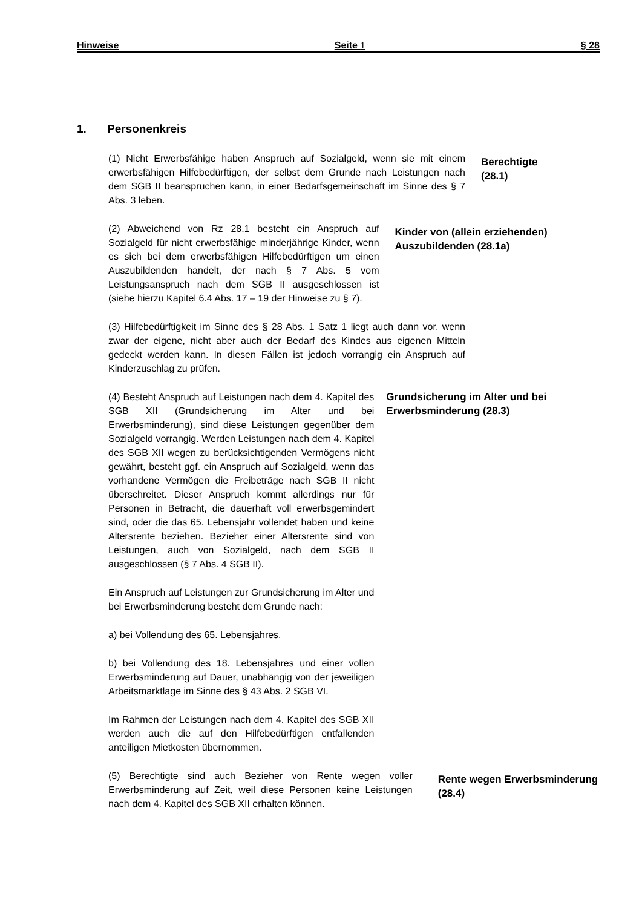Hinweise Seite 1 § 28
1. Personenkreis
(1) Nicht Erwerbsfähige haben Anspruch auf Sozialgeld, wenn sie mit einem erwerbsfähigen Hilfebedürftigen, der selbst dem Grunde nach Leistungen nach dem SGB II beanspruchen kann, in einer Bedarfsgemeinschaft im Sinne des § 7 Abs. 3 leben.
Berechtigte
(28.1)
(2) Abweichend von Rz 28.1 besteht ein Anspruch auf Sozialgeld für nicht erwerbsfähige minderjährige Kinder, wenn es sich bei dem erwerbsfähigen Hilfebedürftigen um einen Auszubildenden handelt, der nach § 7 Abs. 5 vom Leistungsanspruch nach dem SGB II ausgeschlossen ist (siehe hierzu Kapitel 6.4 Abs. 17 – 19 der Hinweise zu § 7).
Kinder von (allein erziehenden) Auszubildenden (28.1a)
(3) Hilfebedürftigkeit im Sinne des § 28 Abs. 1 Satz 1 liegt auch dann vor, wenn zwar der eigene, nicht aber auch der Bedarf des Kindes aus eigenen Mitteln gedeckt werden kann. In diesen Fällen ist jedoch vorrangig ein Anspruch auf Kinderzuschlag zu prüfen.
(4) Besteht Anspruch auf Leistungen nach dem 4. Kapitel des SGB XII (Grundsicherung im Alter und bei Erwerbsminderung), sind diese Leistungen gegenüber dem Sozialgeld vorrangig. Werden Leistungen nach dem 4. Kapitel des SGB XII wegen zu berücksichtigenden Vermögens nicht gewährt, besteht ggf. ein Anspruch auf Sozialgeld, wenn das vorhandene Vermögen die Freibeträge nach SGB II nicht überschreitet. Dieser Anspruch kommt allerdings nur für Personen in Betracht, die dauerhaft voll erwerbsgemindert sind, oder die das 65. Lebensjahr vollendet haben und keine Altersrente beziehen. Bezieher einer Altersrente sind von Leistungen, auch von Sozialgeld, nach dem SGB II ausgeschlossen (§ 7 Abs. 4 SGB II).
Ein Anspruch auf Leistungen zur Grundsicherung im Alter und bei Erwerbsminderung besteht dem Grunde nach:
a) bei Vollendung des 65. Lebensjahres,
b) bei Vollendung des 18. Lebensjahres und einer vollen Erwerbsminderung auf Dauer, unabhängig von der jeweiligen Arbeitsmarktlage im Sinne des § 43 Abs. 2 SGB VI.
Im Rahmen der Leistungen nach dem 4. Kapitel des SGB XII werden auch die auf den Hilfebedürftigen entfallenden anteiligen Mietkosten übernommen.
Grundsicherung im Alter und bei Erwerbsminderung (28.3)
(5) Berechtigte sind auch Bezieher von Rente wegen voller Erwerbsminderung auf Zeit, weil diese Personen keine Leistungen nach dem 4. Kapitel des SGB XII erhalten können.
Rente wegen Erwerbsminderung (28.4)